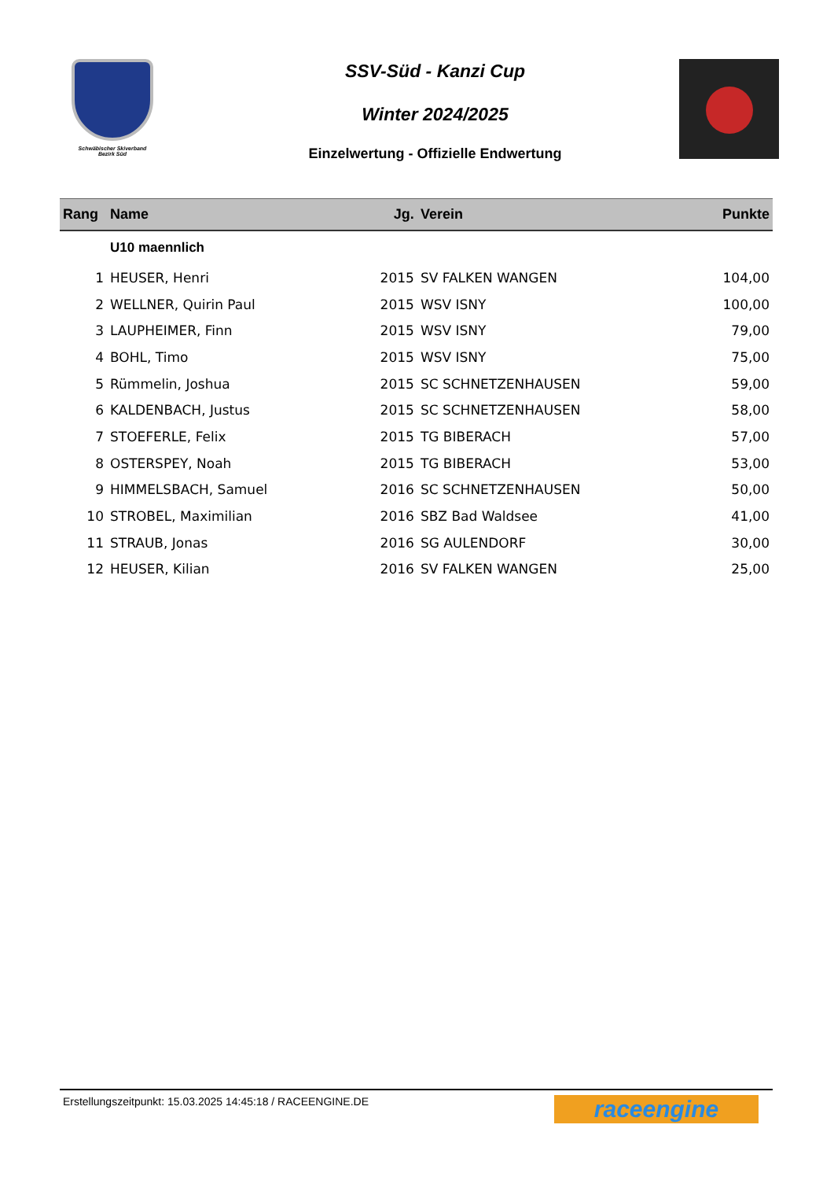Schwäbischer Skiverband
Bezirk Süd
SSV-Süd - Kanzi Cup
Winter 2024/2025
Einzelwertung - Offizielle Endwertung
| Rang | Name | Jg. | Verein | Punkte |
| --- | --- | --- | --- | --- |
| | U10 maennlich | | | |
| 1 | HEUSER, Henri | 2015 | SV FALKEN WANGEN | 104,00 |
| 2 | WELLNER, Quirin Paul | 2015 | WSV ISNY | 100,00 |
| 3 | LAUPHEIMER, Finn | 2015 | WSV ISNY | 79,00 |
| 4 | BOHL, Timo | 2015 | WSV ISNY | 75,00 |
| 5 | Rümmelin, Joshua | 2015 | SC SCHNETZENHAUSEN | 59,00 |
| 6 | KALDENBACH, Justus | 2015 | SC SCHNETZENHAUSEN | 58,00 |
| 7 | STOEFERLE, Felix | 2015 | TG BIBERACH | 57,00 |
| 8 | OSTERSPEY, Noah | 2015 | TG BIBERACH | 53,00 |
| 9 | HIMMELSBACH, Samuel | 2016 | SC SCHNETZENHAUSEN | 50,00 |
| 10 | STROBEL, Maximilian | 2016 | SBZ Bad Waldsee | 41,00 |
| 11 | STRAUB, Jonas | 2016 | SG AULENDORF | 30,00 |
| 12 | HEUSER, Kilian | 2016 | SV FALKEN WANGEN | 25,00 |
Erstellungszeitpunkt: 15.03.2025 14:45:18 / RACEENGINE.DE
raceengine